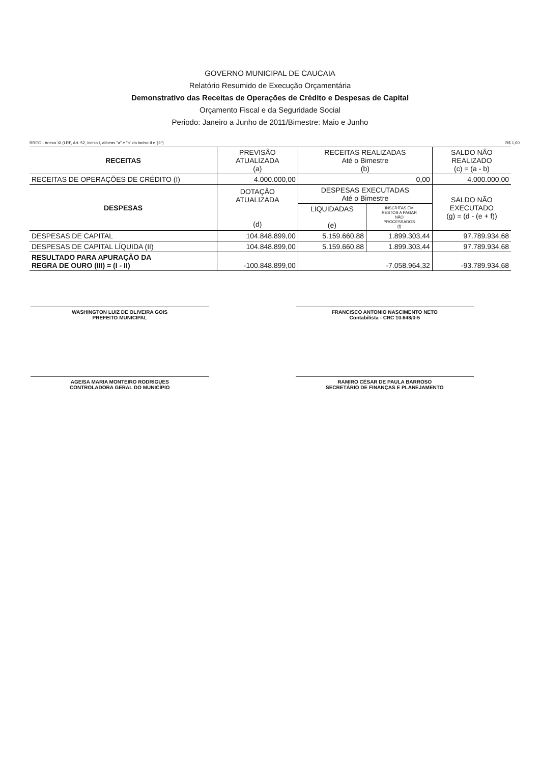GOVERNO MUNICIPAL DE CAUCAIA
Relatório Resumido de Execução Orçamentária
Demonstrativo das Receitas de Operações de Crédito e Despesas de Capital
Orçamento Fiscal e da Seguridade Social
Periodo: Janeiro a Junho de 2011/Bimestre: Maio e Junho
RREO - Anexo XI (LRF, Art. 52, inciso I, alíneas "a" e "b" do inciso II e §1º) R$ 1,00
| RECEITAS | PREVISÃO ATUALIZADA (a) | RECEITAS REALIZADAS Até o Bimestre (b) | | SALDO NÃO REALIZADO (c) = (a - b) |
| --- | --- | --- | --- | --- |
| RECEITAS DE OPERAÇÕES DE CRÉDITO (I) | 4.000.000,00 | 0,00 | | 4.000.000,00 |
| DESPESAS | DOTAÇÃO ATUALIZADA (d) | DESPESAS EXECUTADAS Até o Bimestre | | SALDO NÃO EXECUTADO (g) = (d - (e + f)) |
| | | LIQUIDADAS (e) | INSCRITAS EM RESTOS A PAGAR NÃO PROCESSADOS (f) | |
| DESPESAS DE CAPITAL | 104.848.899,00 | 5.159.660,88 | 1.899.303,44 | 97.789.934,68 |
| DESPESAS DE CAPITAL LÍQUIDA (II) | 104.848.899,00 | 5.159.660,88 | 1.899.303,44 | 97.789.934,68 |
| RESULTADO PARA APURAÇÃO DA REGRA DE OURO (III) = (I - II) | -100.848.899,00 | -7.058.964,32 | | -93.789.934,68 |
WASHINGTON LUIZ DE OLIVEIRA GOIS
PREFEITO MUNICIPAL
FRANCISCO ANTONIO NASCIMENTO NETO
Contabilista - CRC 10.648/0-5
AGEISA MARIA MONTEIRO RODRIGUES
CONTROLADORA GERAL DO MUNICÍPIO
RAMIRO CÉSAR DE PAULA BARROSO
SECRETÁRIO DE FINANÇAS E PLANEJAMENTO